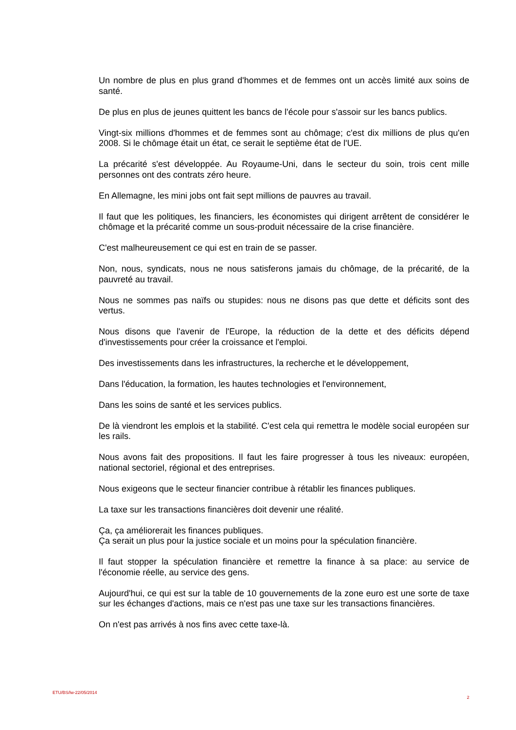Un nombre de plus en plus grand d'hommes et de femmes ont un accès limité aux soins de santé.
De plus en plus de jeunes quittent les bancs de l'école pour s'assoir sur les bancs publics.
Vingt-six millions d'hommes et de femmes sont au chômage; c'est dix millions de plus qu'en 2008. Si le chômage était un état, ce serait le septième état de l'UE.
La précarité s'est développée. Au Royaume-Uni, dans le secteur du soin, trois cent mille personnes ont des contrats zéro heure.
En Allemagne, les mini jobs ont fait sept millions de pauvres au travail.
Il faut que les politiques, les financiers, les économistes qui dirigent arrêtent de considérer le chômage et la précarité comme un sous-produit nécessaire de la crise financière.
C'est malheureusement ce qui est en train de se passer.
Non, nous, syndicats, nous ne nous satisferons jamais du chômage, de la précarité, de la pauvreté au travail.
Nous ne sommes pas naïfs ou stupides: nous ne disons pas que dette et déficits sont des vertus.
Nous disons que l'avenir de l'Europe, la réduction de la dette et des déficits dépend d'investissements pour créer la croissance et l'emploi.
Des investissements dans les infrastructures, la recherche et le développement,
Dans l'éducation, la formation, les hautes technologies et l'environnement,
Dans les soins de santé et les services publics.
De là viendront les emplois et la stabilité. C'est cela qui remettra le modèle social européen sur les rails.
Nous avons fait des propositions. Il faut les faire progresser à tous les niveaux: européen, national sectoriel, régional et des entreprises.
Nous exigeons que le secteur financier contribue à rétablir les finances publiques.
La taxe sur les transactions financières doit devenir une réalité.
Ça, ça améliorerait les finances publiques.
Ça serait un plus pour la justice sociale et un moins pour la spéculation financière.
Il faut stopper la spéculation financière et remettre la finance à sa place: au service de l'économie réelle, au service des gens.
Aujourd'hui, ce qui est sur la table de 10 gouvernements de la zone euro est une sorte de taxe sur les échanges d'actions, mais ce n'est pas une taxe sur les transactions financières.
On n'est pas arrivés à nos fins avec cette taxe-là.
ETU/BS/lw-22/05/2014 2